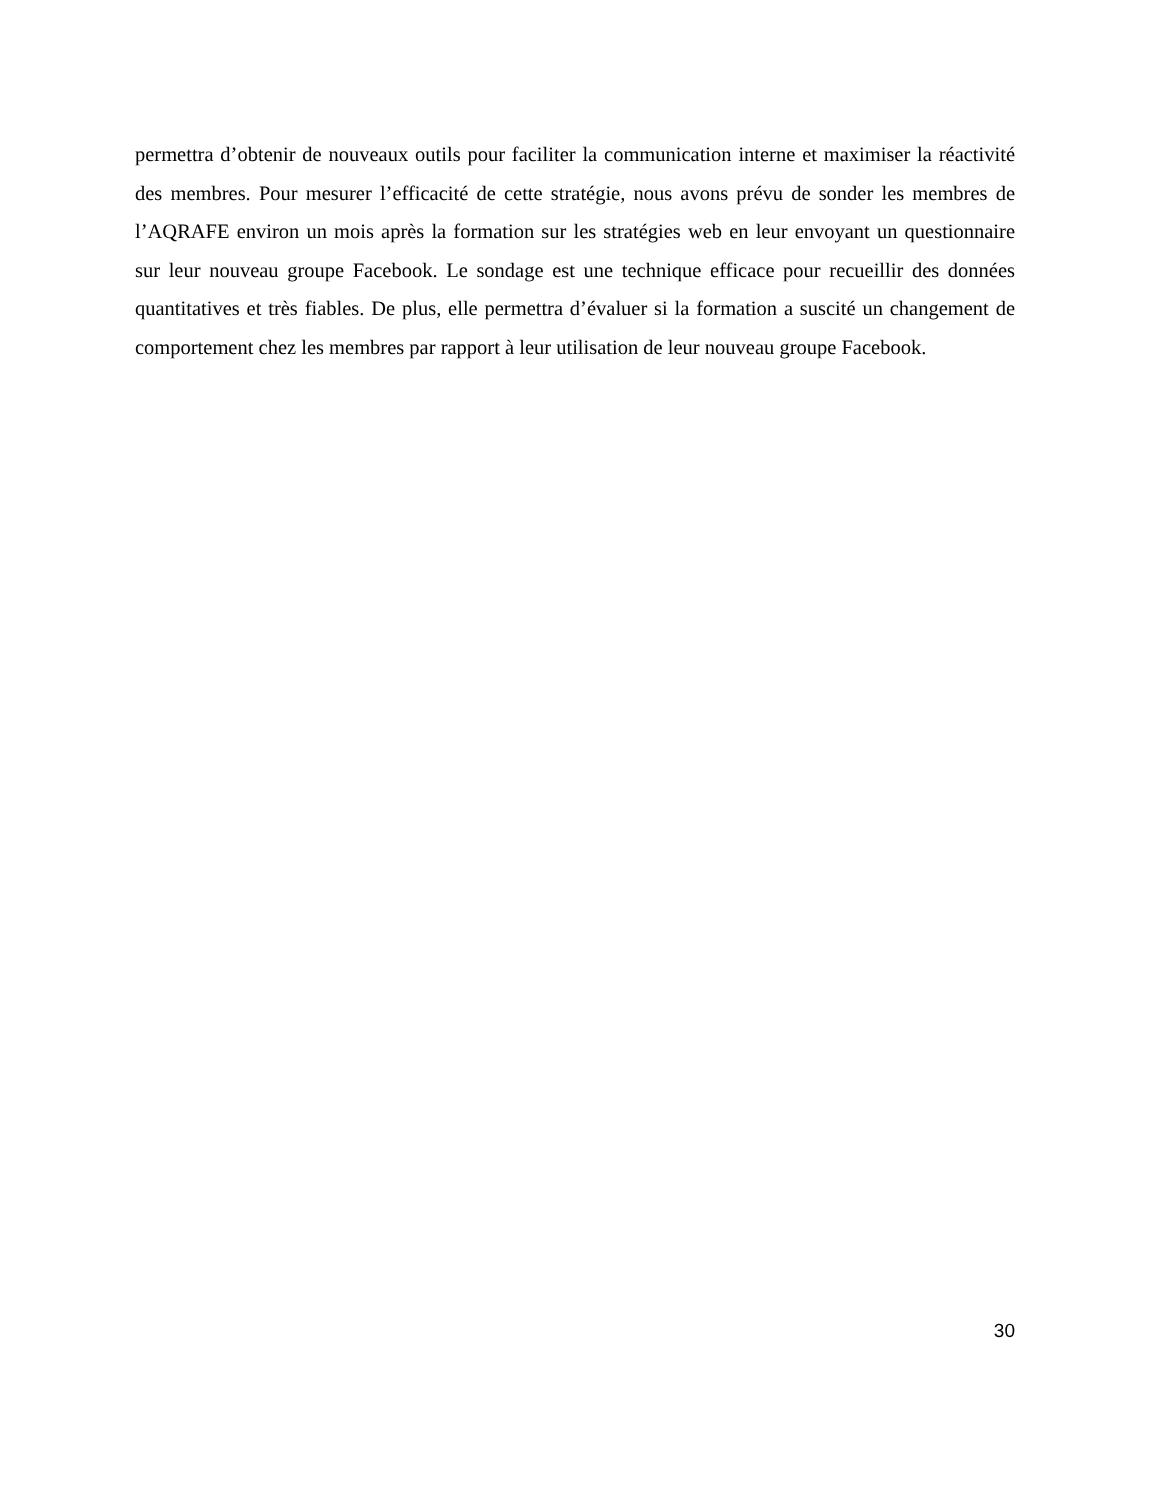permettra d’obtenir de nouveaux outils pour faciliter la communication interne et maximiser la réactivité des membres. Pour mesurer l’efficacité de cette stratégie, nous avons prévu de sonder les membres de l’AQRAFE environ un mois après la formation sur les stratégies web en leur envoyant un questionnaire sur leur nouveau groupe Facebook. Le sondage est une technique efficace pour recueillir des données quantitatives et très fiables. De plus, elle permettra d’évaluer si la formation a suscité un changement de comportement chez les membres par rapport à leur utilisation de leur nouveau groupe Facebook.
30